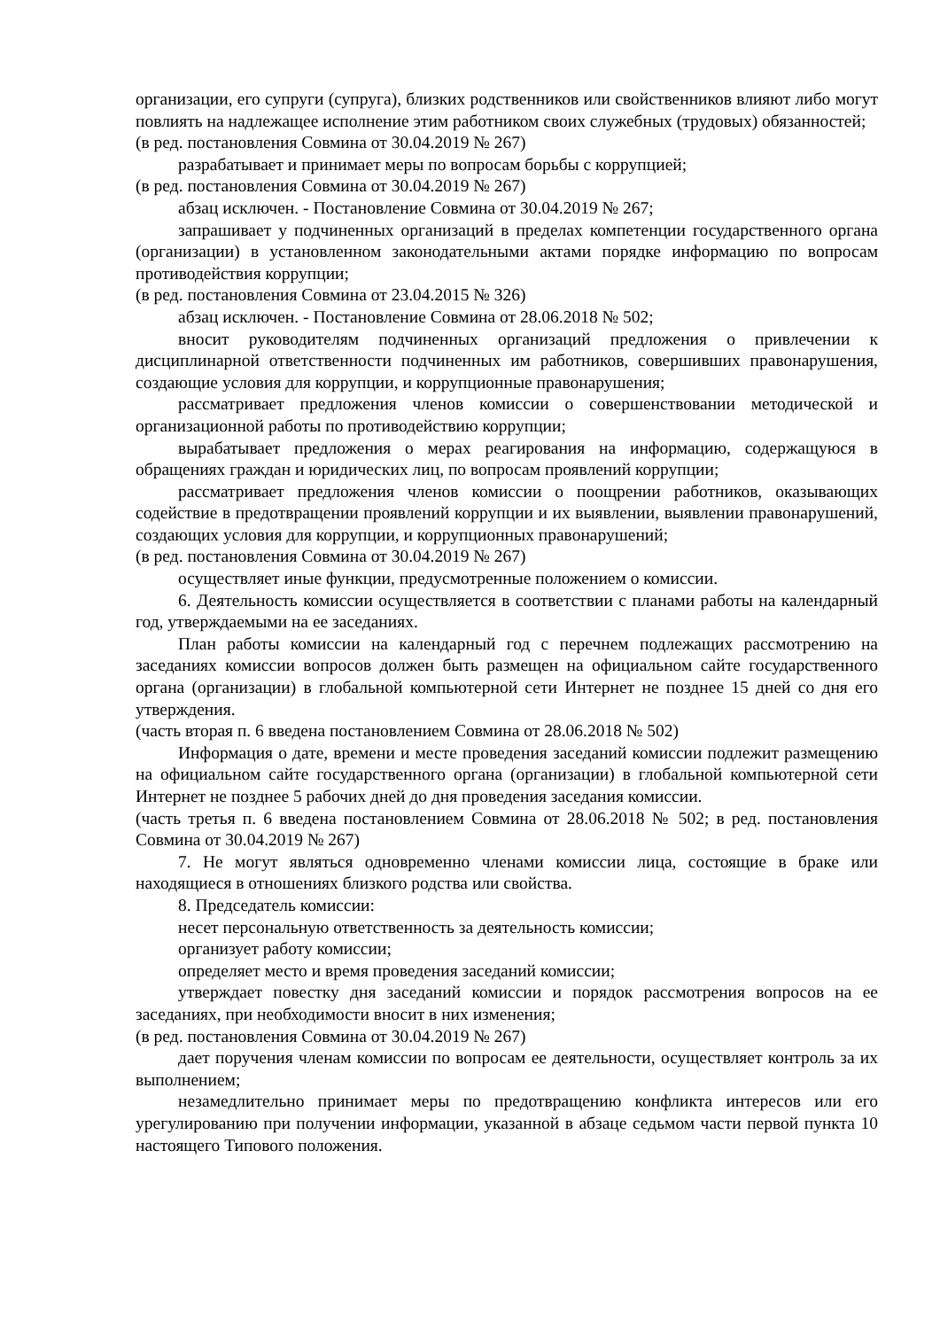организации, его супруги (супруга), близких родственников или свойственников влияют либо могут повлиять на надлежащее исполнение этим работником своих служебных (трудовых) обязанностей;
(в ред. постановления Совмина от 30.04.2019 № 267)
разрабатывает и принимает меры по вопросам борьбы с коррупцией;
(в ред. постановления Совмина от 30.04.2019 № 267)
абзац исключен. - Постановление Совмина от 30.04.2019 № 267;
запрашивает у подчиненных организаций в пределах компетенции государственного органа (организации) в установленном законодательными актами порядке информацию по вопросам противодействия коррупции;
(в ред. постановления Совмина от 23.04.2015 № 326)
абзац исключен. - Постановление Совмина от 28.06.2018 № 502;
вносит руководителям подчиненных организаций предложения о привлечении к дисциплинарной ответственности подчиненных им работников, совершивших правонарушения, создающие условия для коррупции, и коррупционные правонарушения;
рассматривает предложения членов комиссии о совершенствовании методической и организационной работы по противодействию коррупции;
вырабатывает предложения о мерах реагирования на информацию, содержащуюся в обращениях граждан и юридических лиц, по вопросам проявлений коррупции;
рассматривает предложения членов комиссии о поощрении работников, оказывающих содействие в предотвращении проявлений коррупции и их выявлении, выявлении правонарушений, создающих условия для коррупции, и коррупционных правонарушений;
(в ред. постановления Совмина от 30.04.2019 № 267)
осуществляет иные функции, предусмотренные положением о комиссии.
6. Деятельность комиссии осуществляется в соответствии с планами работы на календарный год, утверждаемыми на ее заседаниях.
План работы комиссии на календарный год с перечнем подлежащих рассмотрению на заседаниях комиссии вопросов должен быть размещен на официальном сайте государственного органа (организации) в глобальной компьютерной сети Интернет не позднее 15 дней со дня его утверждения.
(часть вторая п. 6 введена постановлением Совмина от 28.06.2018 № 502)
Информация о дате, времени и месте проведения заседаний комиссии подлежит размещению на официальном сайте государственного органа (организации) в глобальной компьютерной сети Интернет не позднее 5 рабочих дней до дня проведения заседания комиссии.
(часть третья п. 6 введена постановлением Совмина от 28.06.2018 № 502; в ред. постановления Совмина от 30.04.2019 № 267)
7. Не могут являться одновременно членами комиссии лица, состоящие в браке или находящиеся в отношениях близкого родства или свойства.
8. Председатель комиссии:
несет персональную ответственность за деятельность комиссии;
организует работу комиссии;
определяет место и время проведения заседаний комиссии;
утверждает повестку дня заседаний комиссии и порядок рассмотрения вопросов на ее заседаниях, при необходимости вносит в них изменения;
(в ред. постановления Совмина от 30.04.2019 № 267)
дает поручения членам комиссии по вопросам ее деятельности, осуществляет контроль за их выполнением;
незамедлительно принимает меры по предотвращению конфликта интересов или его урегулированию при получении информации, указанной в абзаце седьмом части первой пункта 10 настоящего Типового положения.